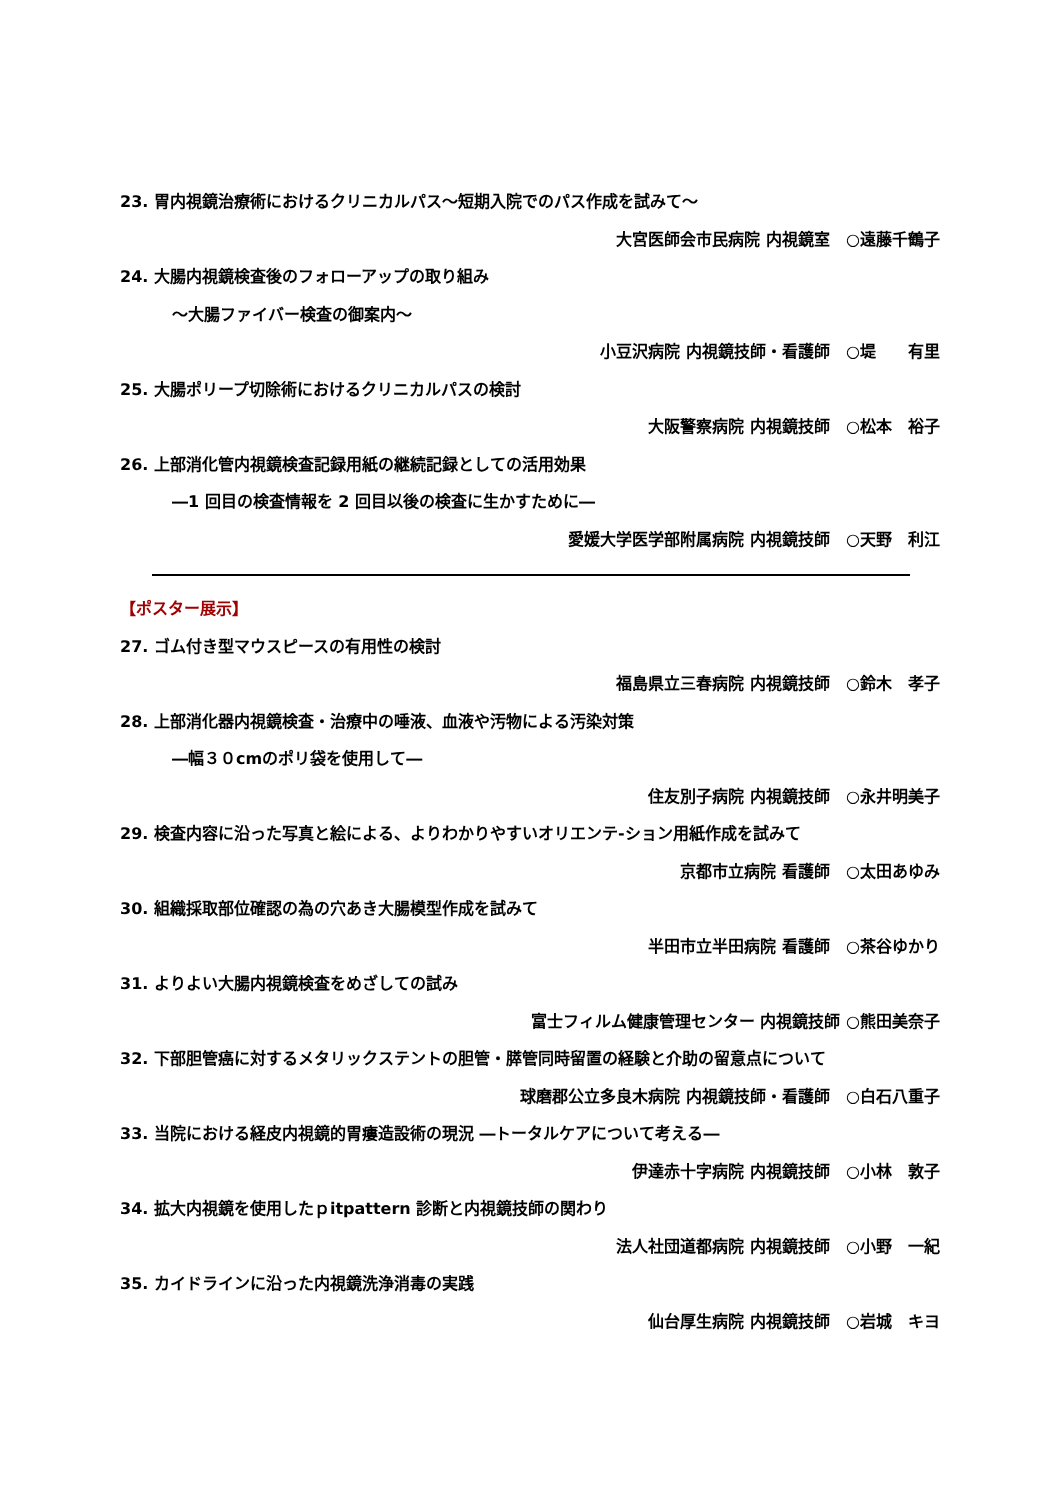23. 胃内視鏡治療術におけるクリニカルパス～短期入院でのパス作成を試みて～
大宮医師会市民病院 内視鏡室　○遠藤千鶴子
24. 大腸内視鏡検査後のフォローアップの取り組み
～大腸ファイバー検査の御案内～
小豆沢病院 内視鏡技師・看護師　○堤　　有里
25. 大腸ポリープ切除術におけるクリニカルパスの検討
大阪警察病院 内視鏡技師　○松本　裕子
26. 上部消化管内視鏡検査記録用紙の継続記録としての活用効果
―1 回目の検査情報を 2 回目以後の検査に生かすために―
愛媛大学医学部附属病院 内視鏡技師　○天野　利江
【ポスター展示】
27. ゴム付き型マウスピースの有用性の検討
福島県立三春病院 内視鏡技師　○鈴木　孝子
28. 上部消化器内視鏡検査・治療中の唾液、血液や汚物による汚染対策
―幅３０cmのポリ袋を使用して―
住友別子病院 内視鏡技師　○永井明美子
29. 検査内容に沿った写真と絵による、よりわかりやすいオリエンテ-ション用紙作成を試みて
京都市立病院 看護師　○太田あゆみ
30. 組織採取部位確認の為の穴あき大腸模型作成を試みて
半田市立半田病院 看護師　○茶谷ゆかり
31. よりよい大腸内視鏡検査をめざしての試み
富士フィルム健康管理センター 内視鏡技師 ○熊田美奈子
32. 下部胆管癌に対するメタリックステントの胆管・膵管同時留置の経験と介助の留意点について
球磨郡公立多良木病院 内視鏡技師・看護師　○白石八重子
33. 当院における経皮内視鏡的胃瘻造設術の現況 ―トータルケアについて考える―
伊達赤十字病院 内視鏡技師　○小林　敦子
34. 拡大内視鏡を使用したｐitpattern 診断と内視鏡技師の関わり
法人社団道都病院 内視鏡技師　○小野　一紀
35. カイドラインに沿った内視鏡洗浄消毒の実践
仙台厚生病院 内視鏡技師　○岩城　キヨ